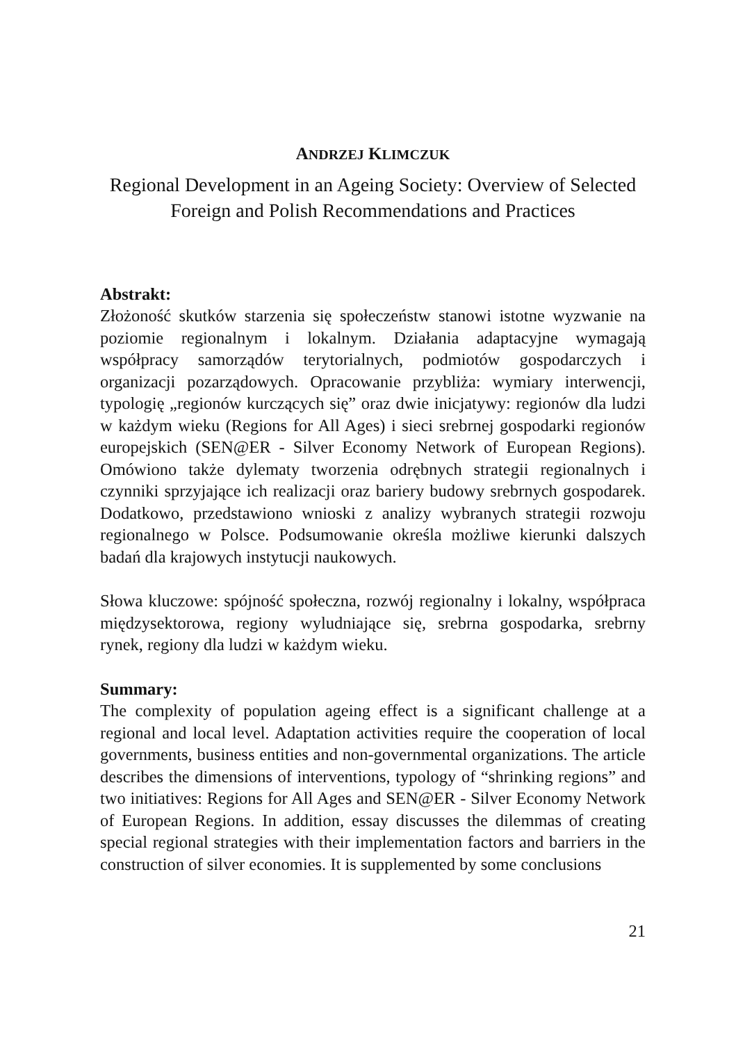ANDRZEJ KLIMCZUK
Regional Development in an Ageing Society: Overview of Selected Foreign and Polish Recommendations and Practices
Abstrakt:
Złożoność skutków starzenia się społeczeństw stanowi istotne wyzwanie na poziomie regionalnym i lokalnym. Działania adaptacyjne wymagają współpracy samorządów terytorialnych, podmiotów gospodarczych i organizacji pozarządowych. Opracowanie przybliża: wymiary interwencji, typologię „regionów kurczących się” oraz dwie inicjatywy: regionów dla ludzi w każdym wieku (Regions for All Ages) i sieci srebrnej gospodarki regionów europejskich (SEN@ER - Silver Economy Network of European Regions). Omówiono także dylematy tworzenia odrębnych strategii regionalnych i czynniki sprzyjające ich realizacji oraz bariery budowy srebrnych gospodarek. Dodatkowo, przedstawiono wnioski z analizy wybranych strategii rozwoju regionalnego w Polsce. Podsumowanie określa możliwe kierunki dalszych badań dla krajowych instytucji naukowych.
Słowa kluczowe: spójność społeczna, rozwój regionalny i lokalny, współpraca międzysektorowa, regiony wyludniające się, srebrna gospodarka, srebrny rynek, regiony dla ludzi w każdym wieku.
Summary:
The complexity of population ageing effect is a significant challenge at a regional and local level. Adaptation activities require the cooperation of local governments, business entities and non-governmental organizations. The article describes the dimensions of interventions, typology of “shrinking regions” and two initiatives: Regions for All Ages and SEN@ER - Silver Economy Network of European Regions. In addition, essay discusses the dilemmas of creating special regional strategies with their implementation factors and barriers in the construction of silver economies. It is supplemented by some conclusions
21